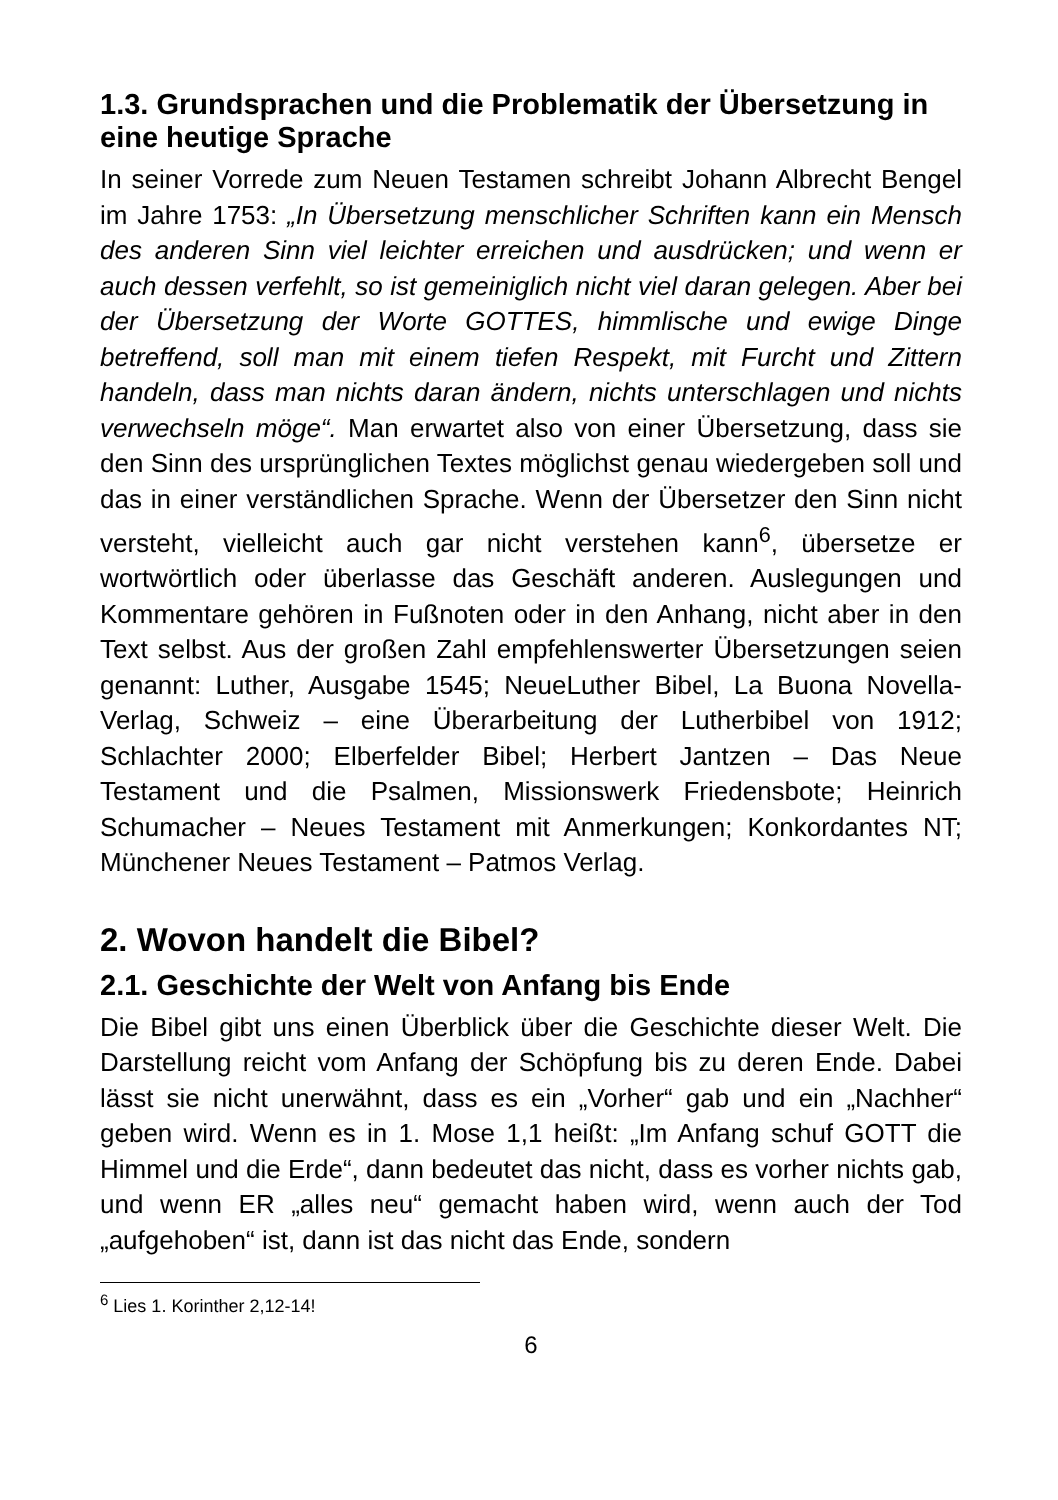1.3. Grundsprachen und die Problematik der Übersetzung in eine heutige Sprache
In seiner Vorrede zum Neuen Testamen schreibt Johann Albrecht Bengel im Jahre 1753: „In Übersetzung menschlicher Schriften kann ein Mensch des anderen Sinn viel leichter erreichen und ausdrücken; und wenn er auch dessen verfehlt, so ist gemeiniglich nicht viel daran gelegen. Aber bei der Übersetzung der Worte GOTTES, himmlische und ewige Dinge betreffend, soll man mit einem tiefen Respekt, mit Furcht und Zittern handeln, dass man nichts daran ändern, nichts unterschlagen und nichts verwechseln möge“. Man erwartet also von einer Übersetzung, dass sie den Sinn des ursprünglichen Textes möglichst genau wiedergeben soll und das in einer verständlichen Sprache. Wenn der Übersetzer den Sinn nicht versteht, vielleicht auch gar nicht verstehen kann<sup>6</sup>, übersetze er wortwörtlich oder überlasse das Geschäft anderen. Auslegungen und Kommentare gehören in Fußnoten oder in den Anhang, nicht aber in den Text selbst. Aus der großen Zahl empfehlenswerter Übersetzungen seien genannt: Luther, Ausgabe 1545; NeueLuther Bibel, La Buona Novella-Verlag, Schweiz – eine Überarbeitung der Lutherbibel von 1912; Schlachter 2000; Elberfelder Bibel; Herbert Jantzen – Das Neue Testament und die Psalmen, Missionswerk Friedensbote; Heinrich Schumacher – Neues Testament mit Anmerkungen; Konkordantes NT; Münchener Neues Testament – Patmos Verlag.
2. Wovon handelt die Bibel?
2.1. Geschichte der Welt von Anfang bis Ende
Die Bibel gibt uns einen Überblick über die Geschichte dieser Welt. Die Darstellung reicht vom Anfang der Schöpfung bis zu deren Ende. Dabei lässt sie nicht unerwähnt, dass es ein „Vorher“ gab und ein „Nachher“ geben wird. Wenn es in 1. Mose 1,1 heißt: „Im Anfang schuf GOTT die Himmel und die Erde“, dann bedeutet das nicht, dass es vorher nichts gab, und wenn ER „alles neu“ gemacht haben wird, wenn auch der Tod „aufgehoben“ ist, dann ist das nicht das Ende, sondern
<sup>6</sup> Lies 1. Korinther 2,12-14!
6